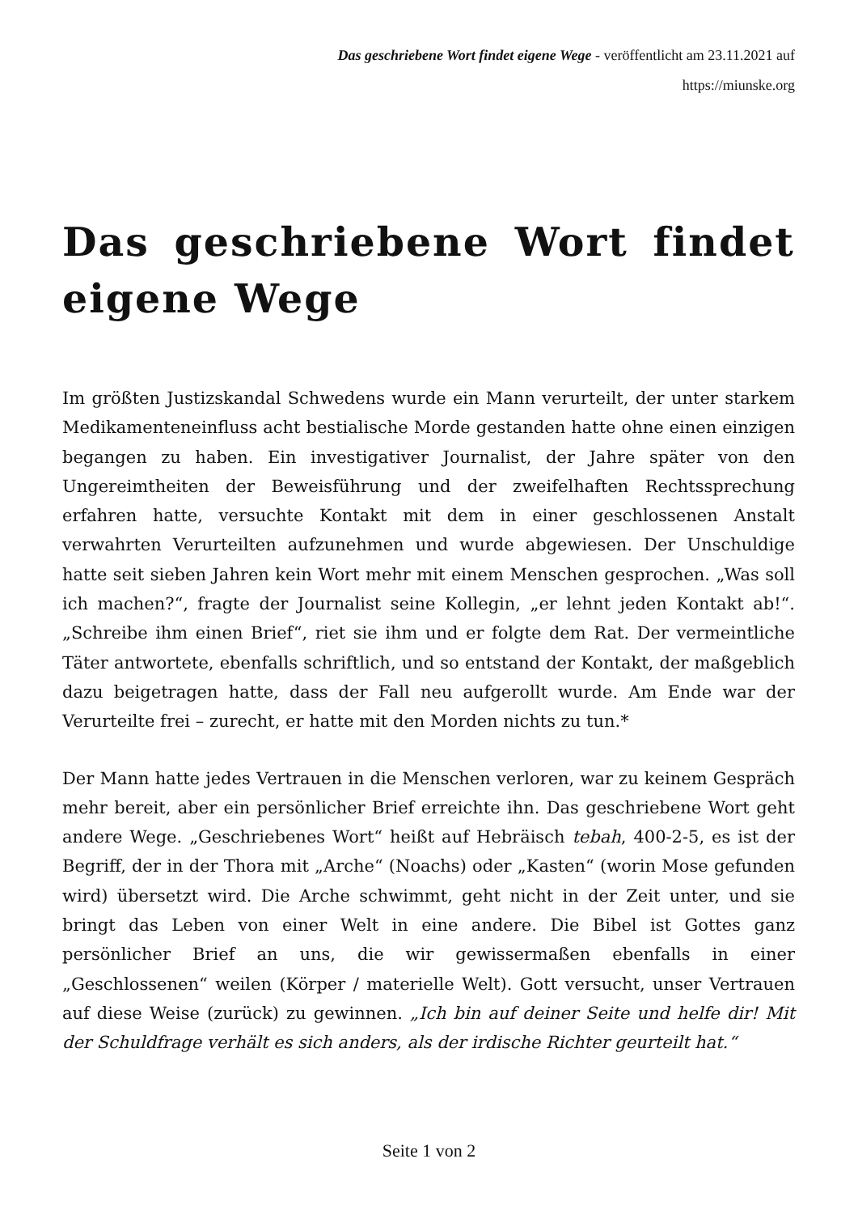Das geschriebene Wort findet eigene Wege - veröffentlicht am 23.11.2021 auf
https://miunske.org
Das geschriebene Wort findet eigene Wege
Im größten Justizskandal Schwedens wurde ein Mann verurteilt, der unter starkem Medikamenteneinfluss acht bestialische Morde gestanden hatte ohne einen einzigen begangen zu haben. Ein investigativer Journalist, der Jahre später von den Ungereimtheiten der Beweisführung und der zweifelhaften Rechtssprechung erfahren hatte, versuchte Kontakt mit dem in einer geschlossenen Anstalt verwahrten Verurteilten aufzunehmen und wurde abgewiesen. Der Unschuldige hatte seit sieben Jahren kein Wort mehr mit einem Menschen gesprochen. „Was soll ich machen?“, fragte der Journalist seine Kollegin, „er lehnt jeden Kontakt ab!“. „Schreibe ihm einen Brief“, riet sie ihm und er folgte dem Rat. Der vermeintliche Täter antwortete, ebenfalls schriftlich, und so entstand der Kontakt, der maßgeblich dazu beigetragen hatte, dass der Fall neu aufgerollt wurde. Am Ende war der Verurteilte frei – zurecht, er hatte mit den Morden nichts zu tun.*
Der Mann hatte jedes Vertrauen in die Menschen verloren, war zu keinem Gespräch mehr bereit, aber ein persönlicher Brief erreichte ihn. Das geschriebene Wort geht andere Wege. „Geschriebenes Wort“ heißt auf Hebräisch tebah, 400-2-5, es ist der Begriff, der in der Thora mit „Arche“ (Noachs) oder „Kasten“ (worin Mose gefunden wird) übersetzt wird. Die Arche schwimmt, geht nicht in der Zeit unter, und sie bringt das Leben von einer Welt in eine andere. Die Bibel ist Gottes ganz persönlicher Brief an uns, die wir gewissermaßen ebenfalls in einer „Geschlossenen“ weilen (Körper / materielle Welt). Gott versucht, unser Vertrauen auf diese Weise (zurück) zu gewinnen. „Ich bin auf deiner Seite und helfe dir! Mit der Schuldfrage verhält es sich anders, als der irdische Richter geurteilt hat.“
Seite 1 von 2